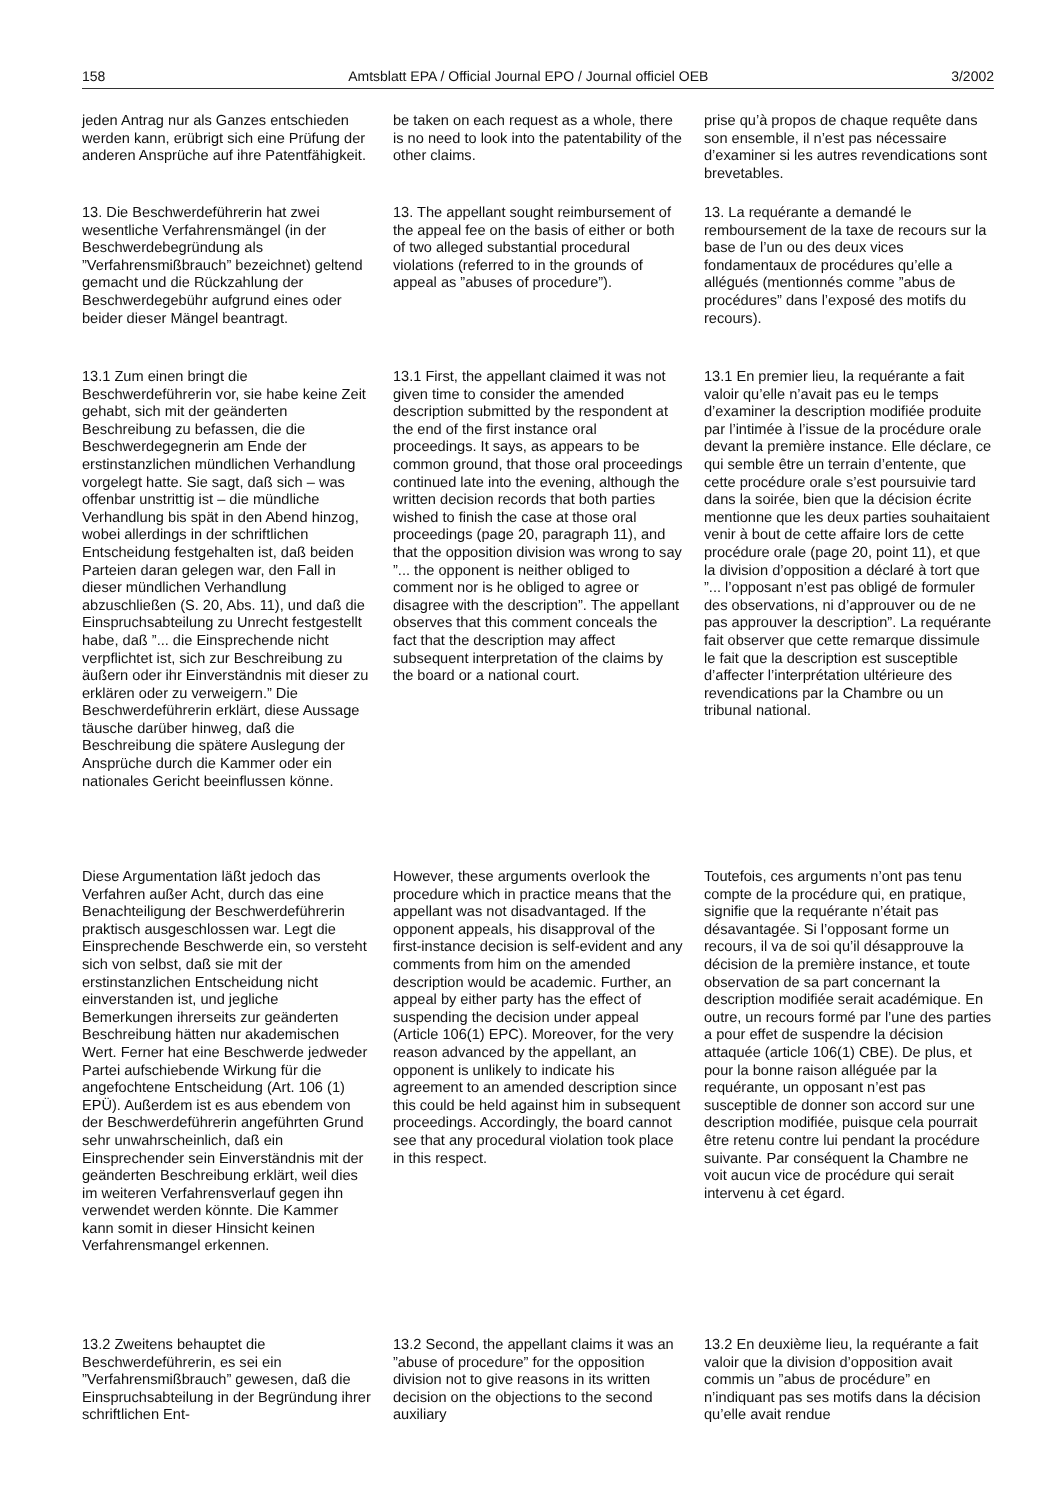158 Amtsblatt EPA / Official Journal EPO / Journal officiel OEB 3/2002
jeden Antrag nur als Ganzes entschieden werden kann, erübrigt sich eine Prüfung der anderen Ansprüche auf ihre Patentfähigkeit.
be taken on each request as a whole, there is no need to look into the patentability of the other claims.
prise qu’à propos de chaque requête dans son ensemble, il n’est pas nécessaire d’examiner si les autres revendications sont brevetables.
13. Die Beschwerdeführerin hat zwei wesentliche Verfahrensmängel (in der Beschwerdebegründung als ”Verfahrensmißbrauch” bezeichnet) geltend gemacht und die Rückzahlung der Beschwerdegebühr aufgrund eines oder beider dieser Mängel beantragt.
13. The appellant sought reimbursement of the appeal fee on the basis of either or both of two alleged substantial procedural violations (referred to in the grounds of appeal as ”abuses of procedure”).
13. La requérante a demandé le remboursement de la taxe de recours sur la base de l’un ou des deux vices fondamentaux de procédures qu’elle a allégués (mentionnés comme ”abus de procédures” dans l’exposé des motifs du recours).
13.1 Zum einen bringt die Beschwerdeführerin vor, sie habe keine Zeit gehabt, sich mit der geänderten Beschreibung zu befassen, die die Beschwerdegegnerin am Ende der erstinstanzlichen mündlichen Verhandlung vorgelegt hatte. Sie sagt, daß sich – was offenbar unstrittig ist – die mündliche Verhandlung bis spät in den Abend hinzog, wobei allerdings in der schriftlichen Entscheidung festgehalten ist, daß beiden Parteien daran gelegen war, den Fall in dieser mündlichen Verhandlung abzuschließen (S. 20, Abs. 11), und daß die Einspruchsabteilung zu Unrecht festgestellt habe, daß ”... die Einsprechende nicht verpflichtet ist, sich zur Beschreibung zu äußern oder ihr Einverständnis mit dieser zu erklären oder zu verweigern.” Die Beschwerdeführerin erklärt, diese Aussage täusche darüber hinweg, daß die Beschreibung die spätere Auslegung der Ansprüche durch die Kammer oder ein nationales Gericht beeinflussen könne.
13.1 First, the appellant claimed it was not given time to consider the amended description submitted by the respondent at the end of the first instance oral proceedings. It says, as appears to be common ground, that those oral proceedings continued late into the evening, although the written decision records that both parties wished to finish the case at those oral proceedings (page 20, paragraph 11), and that the opposition division was wrong to say ”... the opponent is neither obliged to comment nor is he obliged to agree or disagree with the description”. The appellant observes that this comment conceals the fact that the description may affect subsequent interpretation of the claims by the board or a national court.
13.1 En premier lieu, la requérante a fait valoir qu’elle n’avait pas eu le temps d’examiner la description modifiée produite par l’intimée à l’issue de la procédure orale devant la première instance. Elle déclare, ce qui semble être un terrain d’entente, que cette procédure orale s’est poursuivie tard dans la soirée, bien que la décision écrite mentionne que les deux parties souhaitaient venir à bout de cette affaire lors de cette procédure orale (page 20, point 11), et que la division d’opposition a déclaré à tort que ”... l’opposant n’est pas obligé de formuler des observations, ni d’approuver ou de ne pas approuver la description”. La requérante fait observer que cette remarque dissimule le fait que la description est susceptible d’affecter l’interprétation ultérieure des revendications par la Chambre ou un tribunal national.
Diese Argumentation läßt jedoch das Verfahren außer Acht, durch das eine Benachteiligung der Beschwerdeführerin praktisch ausgeschlossen war. Legt die Einsprechende Beschwerde ein, so versteht sich von selbst, daß sie mit der erstinstanzlichen Entscheidung nicht einverstanden ist, und jegliche Bemerkungen ihrerseits zur geänderten Beschreibung hätten nur akademischen Wert. Ferner hat eine Beschwerde jedweder Partei aufschiebende Wirkung für die angefochtene Entscheidung (Art. 106 (1) EPÜ). Außerdem ist es aus ebendem von der Beschwerdeführerin angeführten Grund sehr unwahrscheinlich, daß ein Einsprechender sein Einverständnis mit der geänderten Beschreibung erklärt, weil dies im weiteren Verfahrensverlauf gegen ihn verwendet werden könnte. Die Kammer kann somit in dieser Hinsicht keinen Verfahrensmangel erkennen.
However, these arguments overlook the procedure which in practice means that the appellant was not disadvantaged. If the opponent appeals, his disapproval of the first-instance decision is self-evident and any comments from him on the amended description would be academic. Further, an appeal by either party has the effect of suspending the decision under appeal (Article 106(1) EPC). Moreover, for the very reason advanced by the appellant, an opponent is unlikely to indicate his agreement to an amended description since this could be held against him in subsequent proceedings. Accordingly, the board cannot see that any procedural violation took place in this respect.
Toutefois, ces arguments n’ont pas tenu compte de la procédure qui, en pratique, signifie que la requérante n’était pas désavantagée. Si l’opposant forme un recours, il va de soi qu’il désapprouve la décision de la première instance, et toute observation de sa part concernant la description modifiée serait académique. En outre, un recours formé par l’une des parties a pour effet de suspendre la décision attaquée (article 106(1) CBE). De plus, et pour la bonne raison alléguée par la requérante, un opposant n’est pas susceptible de donner son accord sur une description modifiée, puisque cela pourrait être retenu contre lui pendant la procédure suivante. Par conséquent la Chambre ne voit aucun vice de procédure qui serait intervenu à cet égard.
13.2 Zweitens behauptet die Beschwerdeführerin, es sei ein ”Verfahrensmißbrauch” gewesen, daß die Einspruchsabteilung in der Begründung ihrer schriftlichen Ent-
13.2 Second, the appellant claims it was an ”abuse of procedure” for the opposition division not to give reasons in its written decision on the objections to the second auxiliary
13.2 En deuxième lieu, la requérante a fait valoir que la division d’opposition avait commis un ”abus de procédure” en n’indiquant pas ses motifs dans la décision qu’elle avait rendue